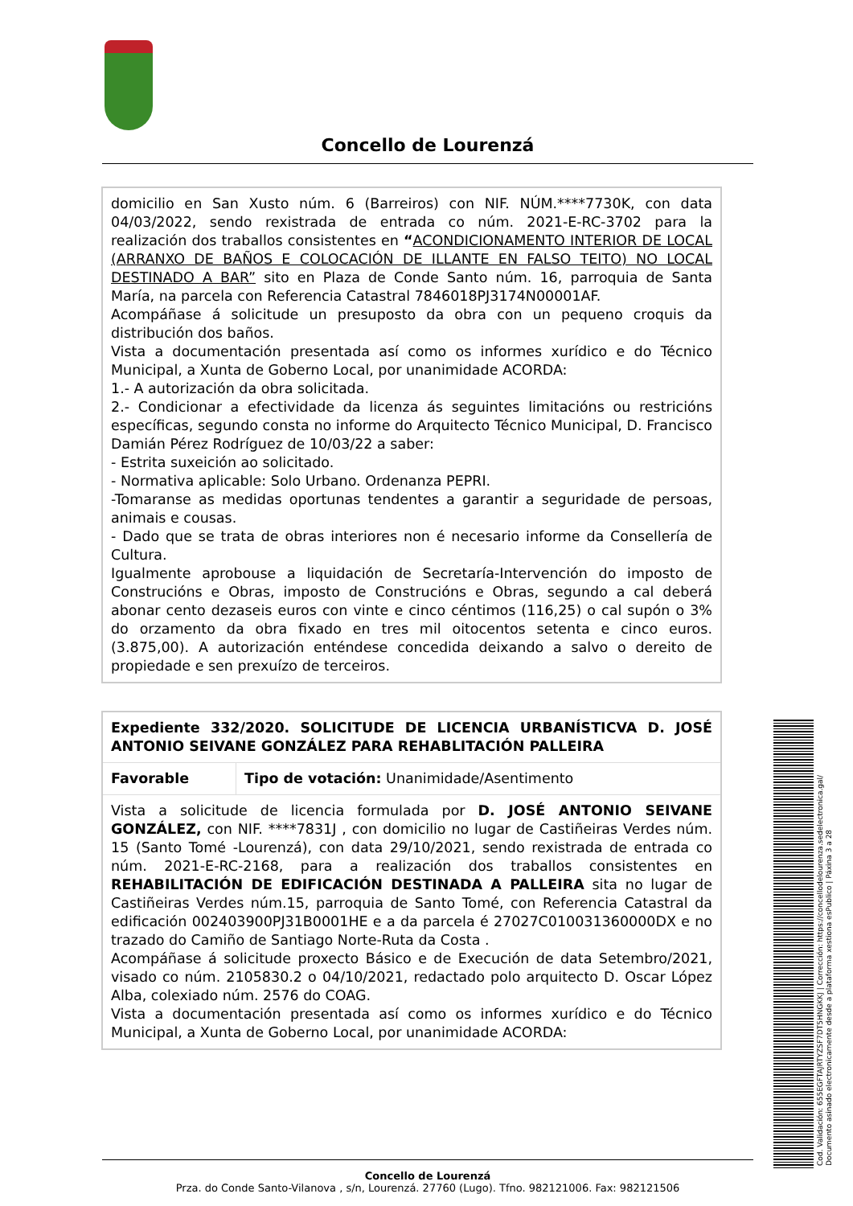Concello de Lourenzá
domicilio en San Xusto núm. 6 (Barreiros) con NIF. NÚM.****7730K, con data 04/03/2022, sendo rexistrada de entrada co núm. 2021-E-RC-3702 para la realización dos traballos consistentes en “ACONDICIONAMENTO INTERIOR DE LOCAL (ARRANXO DE BAÑOS E COLOCACIÓN DE ILLANTE EN FALSO TEITO) NO LOCAL DESTINADO A BAR” sito en Plaza de Conde Santo núm. 16, parroquia de Santa María, na parcela con Referencia Catastral 7846018PJ3174N00001AF.
Acompáñase á solicitude un presuposto da obra con un pequeno croquis da distribución dos baños.
Vista a documentación presentada así como os informes xurídico e do Técnico Municipal, a Xunta de Goberno Local, por unanimidade ACORDA:
1.- A autorización da obra solicitada.
2.- Condicionar a efectividade da licenza ás seguintes limitacións ou restricións específicas, segundo consta no informe do Arquitecto Técnico Municipal, D. Francisco Damián Pérez Rodríguez de 10/03/22 a saber:
- Estrita suxeición ao solicitado.
- Normativa aplicable: Solo Urbano. Ordenanza PEPRI.
-Tomaranse as medidas oportunas tendentes a garantir a seguridade de persoas, animais e cousas.
- Dado que se trata de obras interiores non é necesario informe da Consellería de Cultura.
Igualmente aprobouse a liquidación de Secretaría-Intervención do imposto de Construcións e Obras, imposto de Construcións e Obras, segundo a cal deberá abonar cento dezaseis euros con vinte e cinco céntimos (116,25) o cal supón o 3% do orzamento da obra fixado en tres mil oitocentos setenta e cinco euros. (3.875,00). A autorización enténdese concedida deixando a salvo o dereito de propiedade e sen prexuízo de terceiros.
| Expediente 332/2020. SOLICITUDE DE LICENCIA URBANÍSTICVA D. JOSÉ ANTONIO SEIVANE GONZÁLEZ PARA REHABLITACIÓN PALLEIRA | |
| Favorable | Tipo de votación: Unanimidade/Asentimento |
| Vista a solicitude de licencia formulada por D. JOSÉ ANTONIO SEIVANE GONZÁLEZ, con NIF. ****7831J , con domicilio no lugar de Castiñeiras Verdes núm. 15 (Santo Tomé -Lourenzá), con data 29/10/2021, sendo rexistrada de entrada co núm. 2021-E-RC-2168, para a realización dos traballos consistentes en REHABILITACIÓN DE EDIFICACIÓN DESTINADA A PALLEIRA sita no lugar de Castiñeiras Verdes núm.15, parroquia de Santo Tomé, con Referencia Catastral da edificación 002403900PJ31B0001HE e a da parcela é 27027C010031360000DX e no trazado do Camiño de Santiago Norte-Ruta da Costa . Acompáñase á solicitude proxecto Básico e de Execución de data Setembro/2021, visado co núm. 2105830.2 o 04/10/2021, redactado polo arquitecto D. Oscar López Alba, colexiado núm. 2576 do COAG. Vista a documentación presentada así como os informes xurídico e do Técnico Municipal, a Xunta de Goberno Local, por unanimidade ACORDA: | |
Cod. Validación: 655EGFTAJRTYZSF7DT5HNGKKJ | Corrección: https://concellodelourenza.sedelectronica.gal/
Documento asinado electronicamente desde a plataforma xestiona esPublico | Páxina 3 a 28
Concello de Lourenzá
Prza. do Conde Santo-Vilanova , s/n, Lourenzá. 27760 (Lugo). Tfno. 982121006. Fax: 982121506